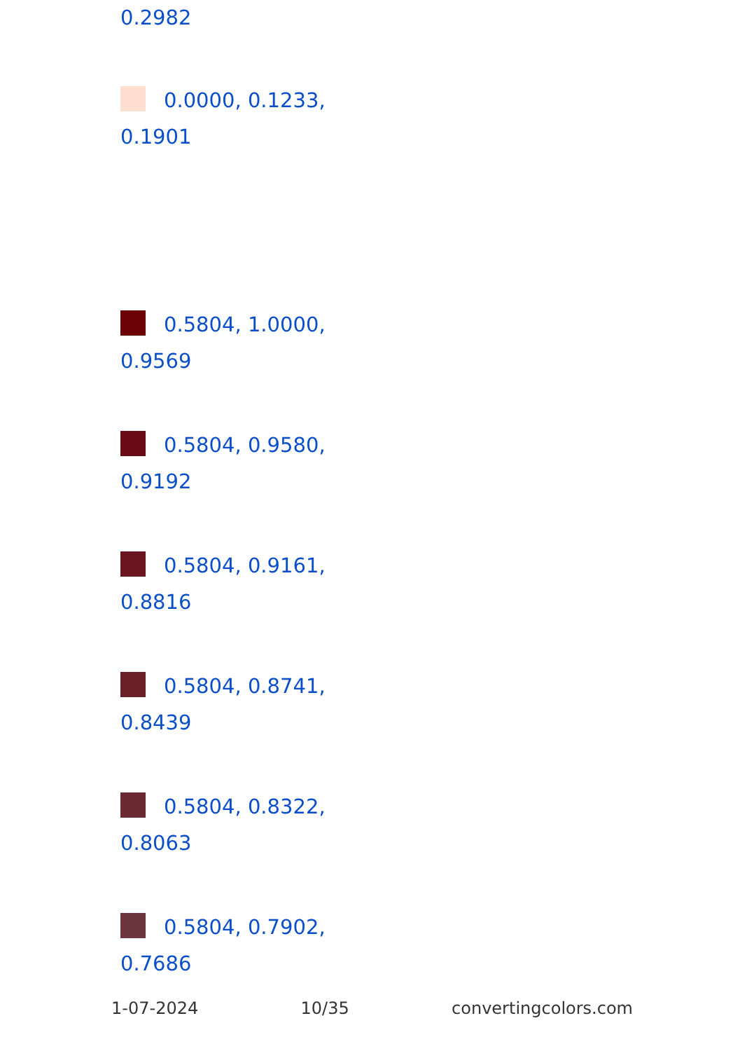0.2982
0.0000, 0.1233, 0.1901
0.5804, 1.0000, 0.9569
0.5804, 0.9580, 0.9192
0.5804, 0.9161, 0.8816
0.5804, 0.8741, 0.8439
0.5804, 0.8322, 0.8063
0.5804, 0.7902, 0.7686
1-07-2024 10/35 convertingcolors.com